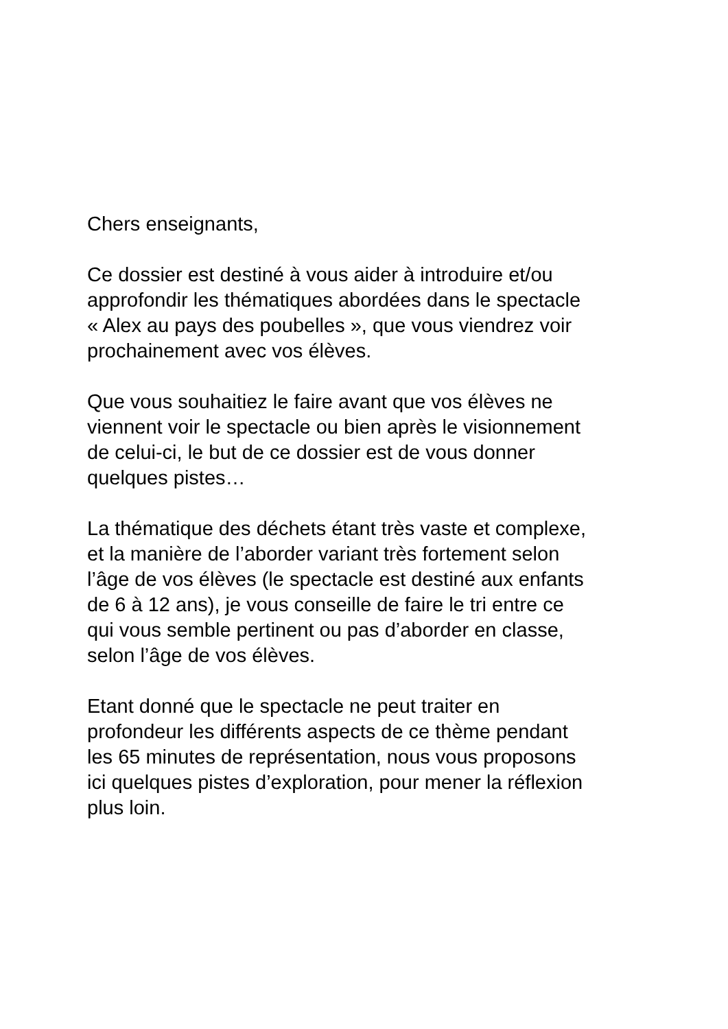Chers enseignants,
Ce dossier est destiné à vous aider à introduire et/ou
approfondir les thématiques abordées dans le spectacle
« Alex au pays des poubelles », que vous viendrez voir
prochainement avec vos élèves.
Que vous souhaitiez le faire avant que vos élèves ne
viennent voir le spectacle ou bien après le visionnement
de celui-ci, le but de ce dossier est de vous donner
quelques pistes…
La thématique des déchets étant très vaste et complexe,
et la manière de l’aborder variant très fortement selon
l’âge de vos élèves (le spectacle est destiné aux enfants
de 6 à 12 ans), je vous conseille de faire le tri entre ce
qui vous semble pertinent ou pas d’aborder en classe,
selon l’âge de vos élèves.
Etant donné que le spectacle ne peut traiter en
profondeur les différents aspects de ce thème pendant
les 65 minutes de représentation, nous vous proposons
ici quelques pistes d’exploration, pour mener la réflexion
plus loin.